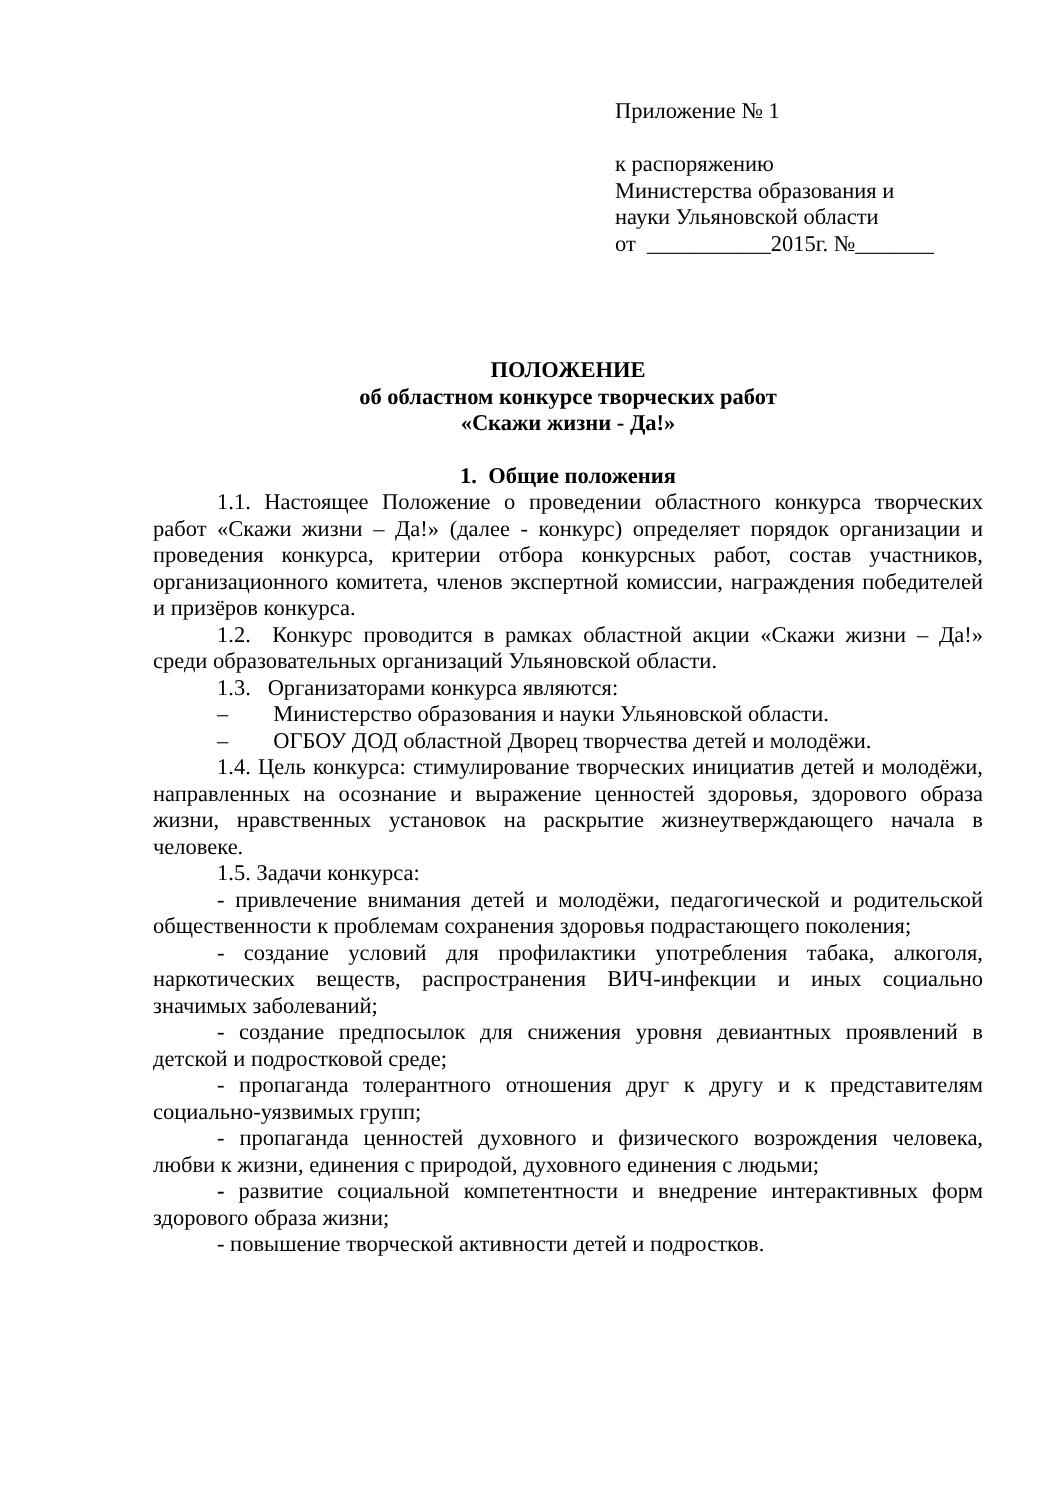Приложение № 1
к распоряжению
Министерства образования и
науки Ульяновской области
от ___________2015г. №_______
ПОЛОЖЕНИЕ
об областном конкурсе творческих работ
«Скажи жизни - Да!»
1. Общие положения
1.1. Настоящее Положение о проведении областного конкурса творческих работ «Скажи жизни – Да!» (далее - конкурс) определяет порядок организации и проведения конкурса, критерии отбора конкурсных работ, состав участников, организационного комитета, членов экспертной комиссии, награждения победителей и призёров конкурса.
1.2. Конкурс проводится в рамках областной акции «Скажи жизни – Да!» среди образовательных организаций Ульяновской области.
1.3. Организаторами конкурса являются:
– Министерство образования и науки Ульяновской области.
– ОГБОУ ДОД областной Дворец творчества детей и молодёжи.
1.4. Цель конкурса: стимулирование творческих инициатив детей и молодёжи, направленных на осознание и выражение ценностей здоровья, здорового образа жизни, нравственных установок на раскрытие жизнеутверждающего начала в человеке.
1.5. Задачи конкурса:
- привлечение внимания детей и молодёжи, педагогической и родительской общественности к проблемам сохранения здоровья подрастающего поколения;
- создание условий для профилактики употребления табака, алкоголя, наркотических веществ, распространения ВИЧ-инфекции и иных социально значимых заболеваний;
- создание предпосылок для снижения уровня девиантных проявлений в детской и подростковой среде;
- пропаганда толерантного отношения друг к другу и к представителям социально-уязвимых групп;
- пропаганда ценностей духовного и физического возрождения человека, любви к жизни, единения с природой, духовного единения с людьми;
- развитие социальной компетентности и внедрение интерактивных форм здорового образа жизни;
- повышение творческой активности детей и подростков.